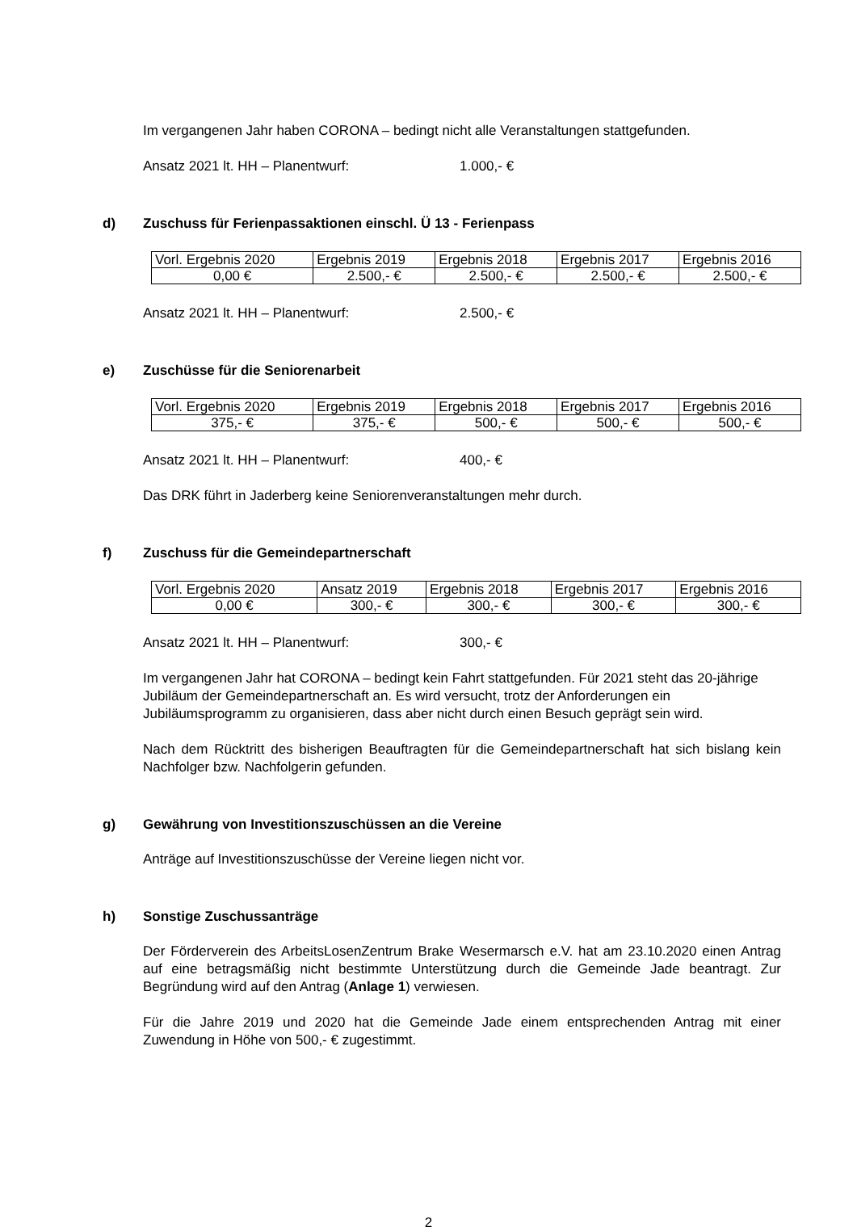Im vergangenen Jahr haben CORONA – bedingt nicht alle Veranstaltungen stattgefunden.
Ansatz 2021 lt. HH – Planentwurf: 1.000,- €
d) Zuschuss für Ferienpassaktionen einschl. Ü 13 - Ferienpass
| Vorl. Ergebnis 2020 | Ergebnis 2019 | Ergebnis 2018 | Ergebnis 2017 | Ergebnis 2016 |
| 0,00 € | 2.500,- € | 2.500,- € | 2.500,- € | 2.500,- € |
Ansatz 2021 lt. HH – Planentwurf: 2.500,- €
e) Zuschüsse für die Seniorenarbeit
| Vorl. Ergebnis 2020 | Ergebnis 2019 | Ergebnis 2018 | Ergebnis 2017 | Ergebnis 2016 |
| 375,- € | 375,- € | 500,- € | 500,- € | 500,- € |
Ansatz 2021 lt. HH – Planentwurf: 400,- €
Das DRK führt in Jaderberg keine Seniorenveranstaltungen mehr durch.
f) Zuschuss für die Gemeindepartnerschaft
| Vorl. Ergebnis 2020 | Ansatz 2019 | Ergebnis 2018 | Ergebnis 2017 | Ergebnis 2016 |
| 0,00 € | 300,- € | 300,- € | 300,- € | 300,- € |
Ansatz 2021 lt. HH – Planentwurf: 300,- €
Im vergangenen Jahr hat CORONA – bedingt kein Fahrt stattgefunden. Für 2021 steht das 20-jährige Jubiläum der Gemeindepartnerschaft an. Es wird versucht, trotz der Anforderungen ein Jubiläumsprogramm zu organisieren, dass aber nicht durch einen Besuch geprägt sein wird.
Nach dem Rücktritt des bisherigen Beauftragten für die Gemeindepartnerschaft hat sich bislang kein Nachfolger bzw. Nachfolgerin gefunden.
g) Gewährung von Investitionszuschüssen an die Vereine
Anträge auf Investitionszuschüsse der Vereine liegen nicht vor.
h) Sonstige Zuschussanträge
Der Förderverein des ArbeitsLosenZentrum Brake Wesermarsch e.V. hat am 23.10.2020 einen Antrag auf eine betragsmäßig nicht bestimmte Unterstützung durch die Gemeinde Jade beantragt. Zur Begründung wird auf den Antrag (Anlage 1) verwiesen.
Für die Jahre 2019 und 2020 hat die Gemeinde Jade einem entsprechenden Antrag mit einer Zuwendung in Höhe von 500,- € zugestimmt.
2